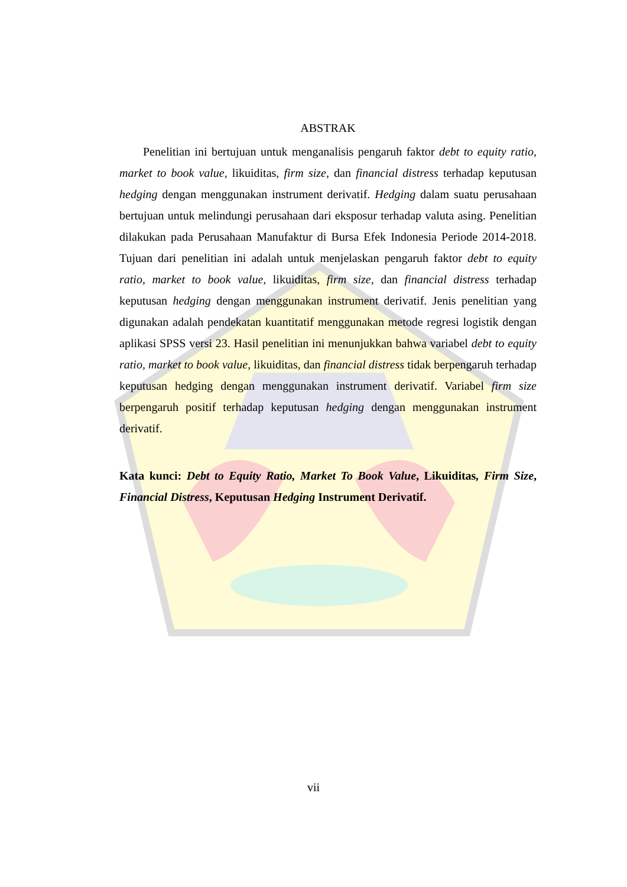ABSTRAK
Penelitian ini bertujuan untuk menganalisis pengaruh faktor debt to equity ratio, market to book value, likuiditas, firm size, dan financial distress terhadap keputusan hedging dengan menggunakan instrument derivatif. Hedging dalam suatu perusahaan bertujuan untuk melindungi perusahaan dari eksposur terhadap valuta asing. Penelitian dilakukan pada Perusahaan Manufaktur di Bursa Efek Indonesia Periode 2014-2018. Tujuan dari penelitian ini adalah untuk menjelaskan pengaruh faktor debt to equity ratio, market to book value, likuiditas, firm size, dan financial distress terhadap keputusan hedging dengan menggunakan instrument derivatif. Jenis penelitian yang digunakan adalah pendekatan kuantitatif menggunakan metode regresi logistik dengan aplikasi SPSS versi 23. Hasil penelitian ini menunjukkan bahwa variabel debt to equity ratio, market to book value, likuiditas, dan financial distress tidak berpengaruh terhadap keputusan hedging dengan menggunakan instrument derivatif. Variabel firm size berpengaruh positif terhadap keputusan hedging dengan menggunakan instrument derivatif.
Kata kunci: Debt to Equity Ratio, Market To Book Value, Likuiditas, Firm Size, Financial Distress, Keputusan Hedging Instrument Derivatif.
vii